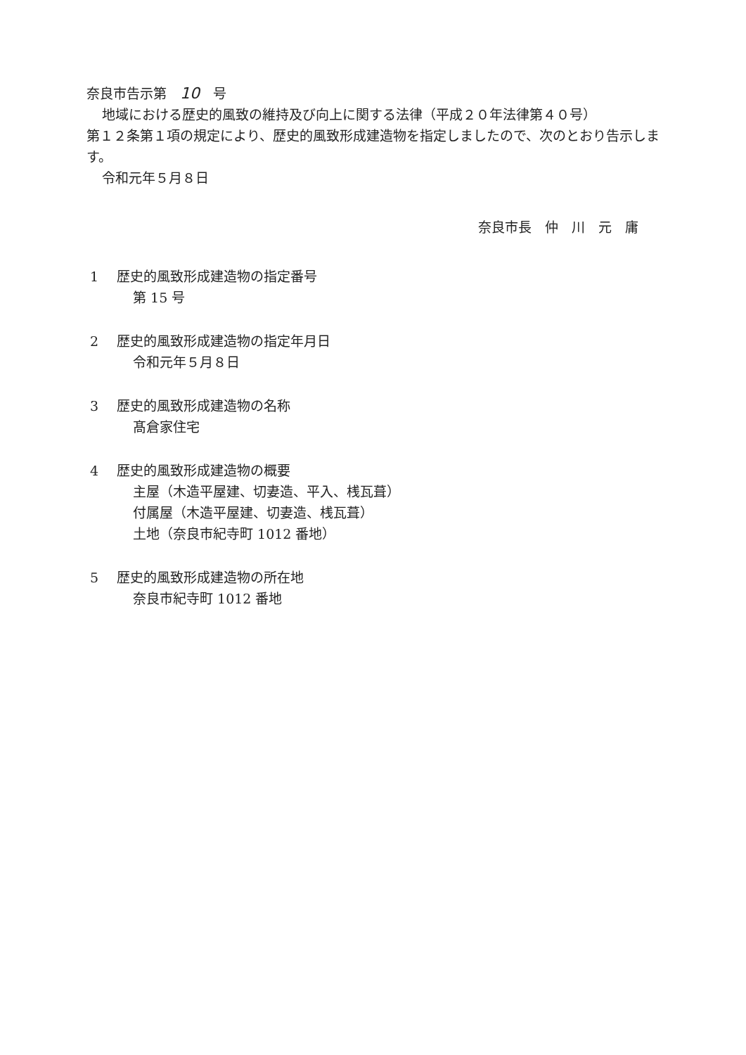奈良市告示第　10　号
地域における歴史的風致の維持及び向上に関する法律（平成２０年法律第４０号）
第１２条第１項の規定により、歴史的風致形成建造物を指定しましたので、次のとおり告示します。
令和元年５月８日
奈良市長　仲　川　元　庸
1 歴史的風致形成建造物の指定番号
第 15 号
2 歴史的風致形成建造物の指定年月日
令和元年５月８日
3 歴史的風致形成建造物の名称
髙倉家住宅
4 歴史的風致形成建造物の概要
主屋（木造平屋建、切妻造、平入、桟瓦葺）
付属屋（木造平屋建、切妻造、桟瓦葺）
土地（奈良市紀寺町 1012 番地）
5 歴史的風致形成建造物の所在地
奈良市紀寺町 1012 番地